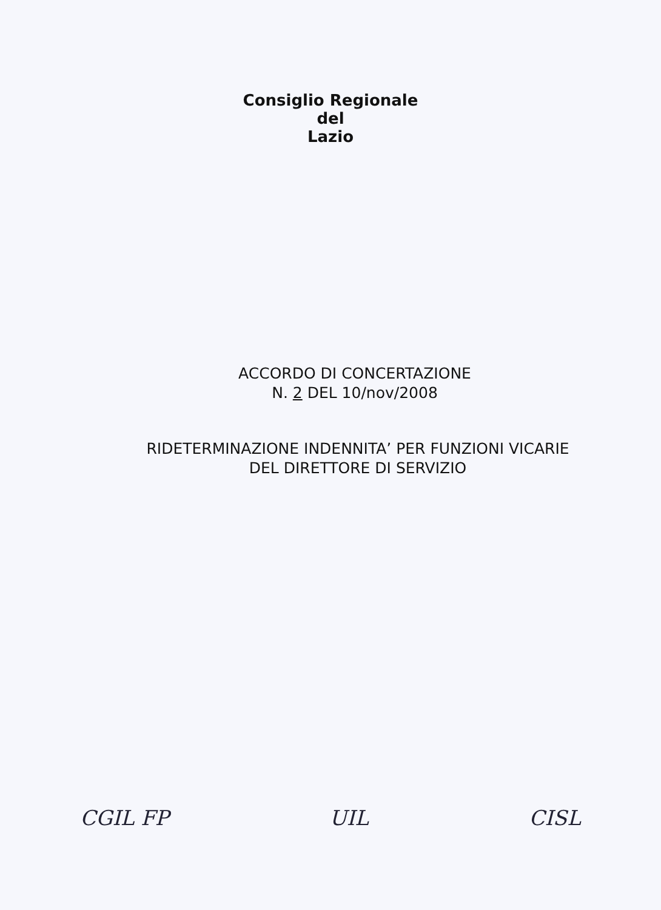Consiglio Regionale
del
Lazio
ACCORDO DI CONCERTAZIONE
N. 2 DEL 10/nov/2008
RIDETERMINAZIONE INDENNITA’ PER FUNZIONI VICARIE
DEL DIRETTORE DI SERVIZIO
CGIL FP UIL CISL